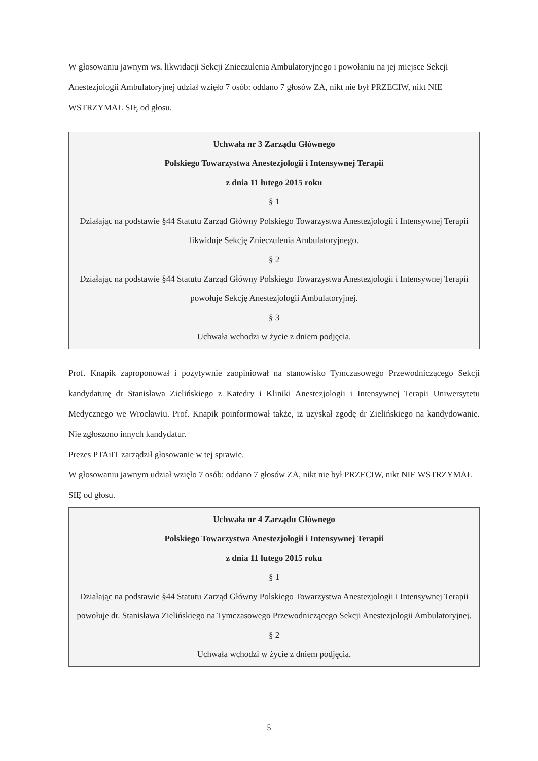W głosowaniu jawnym ws. likwidacji Sekcji Znieczulenia Ambulatoryjnego i powołaniu na jej miejsce Sekcji Anestezjologii Ambulatoryjnej udział wzięło 7 osób: oddano 7 głosów ZA, nikt nie był PRZECIW, nikt NIE WSTRZYMAŁ SIĘ od głosu.
Uchwała nr 3 Zarządu Głównego
Polskiego Towarzystwa Anestezjologii i Intensywnej Terapii
z dnia 11 lutego 2015 roku
§ 1
Działając na podstawie §44 Statutu Zarząd Główny Polskiego Towarzystwa Anestezjologii i Intensywnej Terapii likwiduje Sekcję Znieczulenia Ambulatoryjnego.
§ 2
Działając na podstawie §44 Statutu Zarząd Główny Polskiego Towarzystwa Anestezjologii i Intensywnej Terapii powołuje Sekcję Anestezjologii Ambulatoryjnej.
§ 3
Uchwała wchodzi w życie z dniem podjęcia.
Prof. Knapik zaproponował i pozytywnie zaopiniował na stanowisko Tymczasowego Przewodniczącego Sekcji kandydaturę dr Stanisława Zielińskiego z Katedry i Kliniki Anestezjologii i Intensywnej Terapii Uniwersytetu Medycznego we Wrocławiu. Prof. Knapik poinformował także, iż uzyskał zgodę dr Zielińskiego na kandydowanie. Nie zgłoszono innych kandydatur.
Prezes PTAiIT zarządził głosowanie w tej sprawie.
W głosowaniu jawnym udział wzięło 7 osób: oddano 7 głosów ZA, nikt nie był PRZECIW, nikt NIE WSTRZYMAŁ SIĘ od głosu.
Uchwała nr 4 Zarządu Głównego
Polskiego Towarzystwa Anestezjologii i Intensywnej Terapii
z dnia 11 lutego 2015 roku
§ 1
Działając na podstawie §44 Statutu Zarząd Główny Polskiego Towarzystwa Anestezjologii i Intensywnej Terapii powołuje dr. Stanisława Zielińskiego na Tymczasowego Przewodniczącego Sekcji Anestezjologii Ambulatoryjnej.
§ 2
Uchwała wchodzi w życie z dniem podjęcia.
5